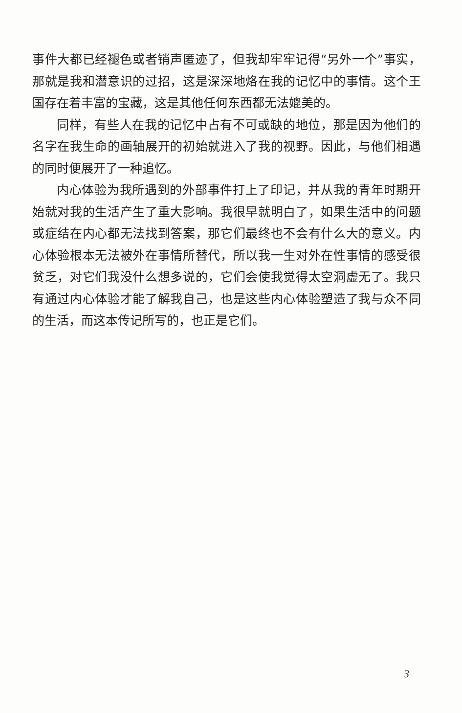事件大都已经褪色或者销声匿迹了，但我却牢牢记得“另外一个”事实，那就是我和潜意识的过招，这是深深地烙在我的记忆中的事情。这个王国存在着丰富的宝藏，这是其他任何东西都无法媲美的。
同样，有些人在我的记忆中占有不可或缺的地位，那是因为他们的名字在我生命的画轴展开的初始就进入了我的视野。因此，与他们相遇的同时便展开了一种追忆。
内心体验为我所遇到的外部事件打上了印记，并从我的青年时期开始就对我的生活产生了重大影响。我很早就明白了，如果生活中的问题或症结在内心都无法找到答案，那它们最终也不会有什么大的意义。内心体验根本无法被外在事情所替代，所以我一生对外在性事情的感受很贫乏，对它们我没什么想多说的，它们会使我觉得太空洞虚无了。我只有通过内心体验才能了解我自己，也是这些内心体验塑造了我与众不同的生活，而这本传记所写的，也正是它们。
3